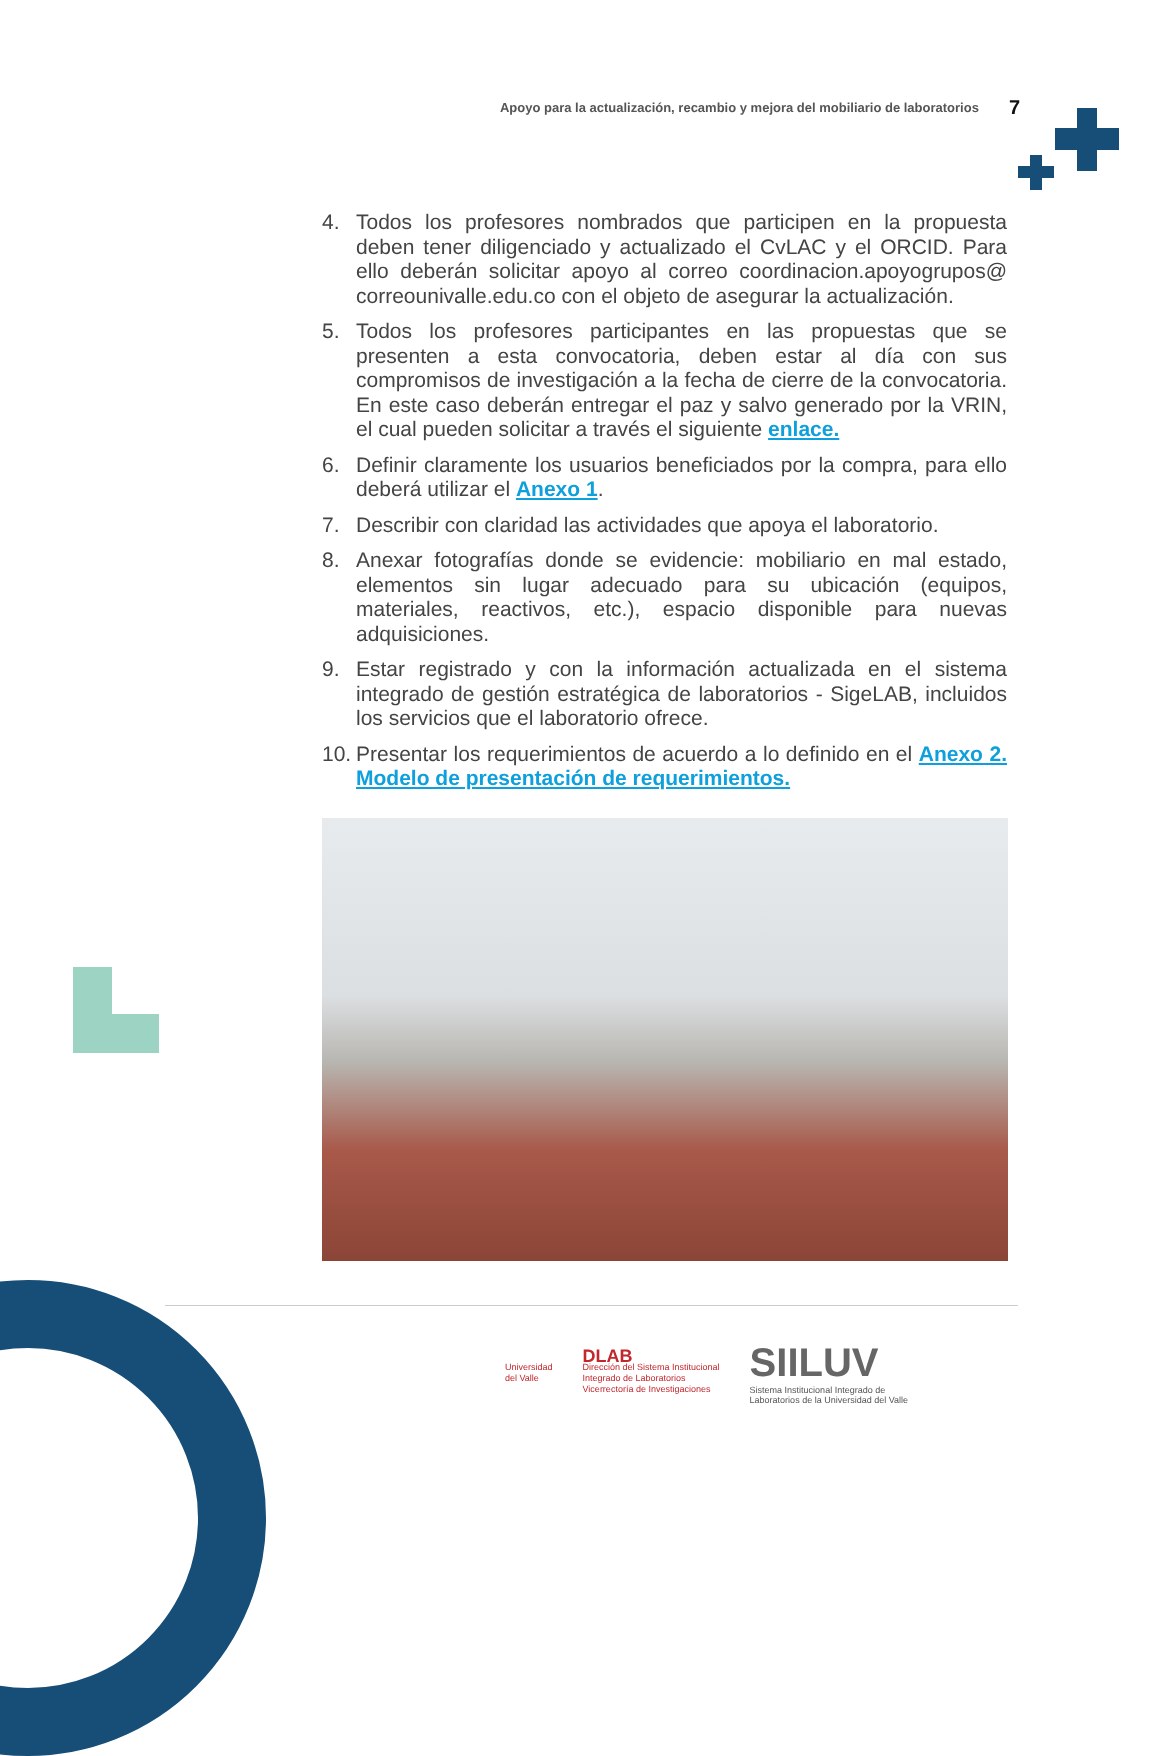Apoyo para la actualización, recambio y mejora del mobiliario de laboratorios 7
4. Todos los profesores nombrados que participen en la propuesta deben tener diligenciado y actualizado el CvLAC y el ORCID. Para ello deberán solicitar apoyo al correo coordinacion.apoyogrupos@ correounivalle.edu.co con el objeto de asegurar la actualización.
5. Todos los profesores participantes en las propuestas que se presenten a esta convocatoria, deben estar al día con sus compromisos de investigación a la fecha de cierre de la convocatoria. En este caso deberán entregar el paz y salvo generado por la VRIN, el cual pueden solicitar a través el siguiente enlace.
6. Definir claramente los usuarios beneficiados por la compra, para ello deberá utilizar el Anexo 1.
7. Describir con claridad las actividades que apoya el laboratorio.
8. Anexar fotografías donde se evidencie: mobiliario en mal estado, elementos sin lugar adecuado para su ubicación (equipos, materiales, reactivos, etc.), espacio disponible para nuevas adquisiciones.
9. Estar registrado y con la información actualizada en el sistema integrado de gestión estratégica de laboratorios - SigeLAB, incluidos los servicios que el laboratorio ofrece.
10. Presentar los requerimientos de acuerdo a lo definido en el Anexo 2. Modelo de presentación de requerimientos.
Universidad
del Valle
DLAB
Dirección del Sistema Institucional
Integrado de Laboratorios
Vicerrectoría de Investigaciones
SIILUV
Sistema Institucional Integrado de
Laboratorios de la Universidad del Valle